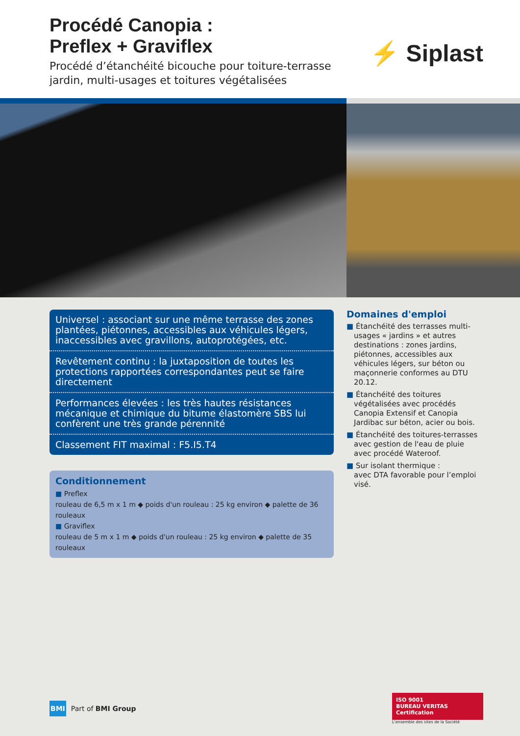Procédé Canopia :
Preflex + Graviflex
Procédé d’étanchéité bicouche pour toiture-terrasse
jardin, multi-usages et toitures végétalisées
⚡ Siplast
Universel : associant sur une même terrasse des zones plantées, piétonnes, accessibles aux véhicules légers, inaccessibles avec gravillons, autoprotégées, etc.
Revêtement continu : la juxtaposition de toutes les protections rapportées correspondantes peut se faire directement
Performances élevées : les très hautes résistances mécanique et chimique du bitume élastomère SBS lui confèrent une très grande pérennité
Classement FIT maximal : F5.I5.T4
Conditionnement
■ Preflex
rouleau de 6,5 m x 1 m ◆ poids d'un rouleau : 25 kg environ ◆ palette de 36 rouleaux
■ Graviflex
rouleau de 5 m x 1 m ◆ poids d'un rouleau : 25 kg environ ◆ palette de 35 rouleaux
Domaines d'emploi
■ Étanchéité des terrasses multi-usages « jardins » et autres destinations : zones jardins, piétonnes, accessibles aux véhicules légers, sur béton ou maçonnerie conformes au DTU 20.12.
■ Étanchéité des toitures végétalisées avec procédés Canopia Extensif et Canopia Jardibac sur béton, acier ou bois.
■ Étanchéité des toitures-terrasses avec gestion de l'eau de pluie avec procédé Wateroof.
■ Sur isolant thermique :
avec DTA favorable pour l’emploi visé.
BMI Part of BMI Group
ISO 9001
BUREAU VERITAS
Certification
L'ensemble des sites de la Société